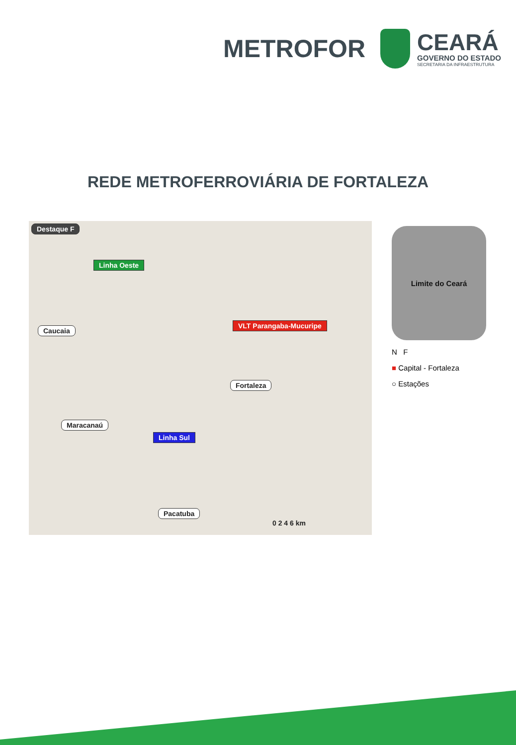METROFOR
CEARÁ
GOVERNO DO ESTADO
SECRETARIA DA INFRAESTRUTURA
REDE METROFERROVIÁRIA DE FORTALEZA
Destaque F
Linha Oeste
VLT Parangaba-Mucuripe
Linha Sul
Caucaia
Fortaleza
Maracanaú
Pacatuba
0 2 4 6 km
Limite do Ceará
N F
■ Capital - Fortaleza
○ Estações